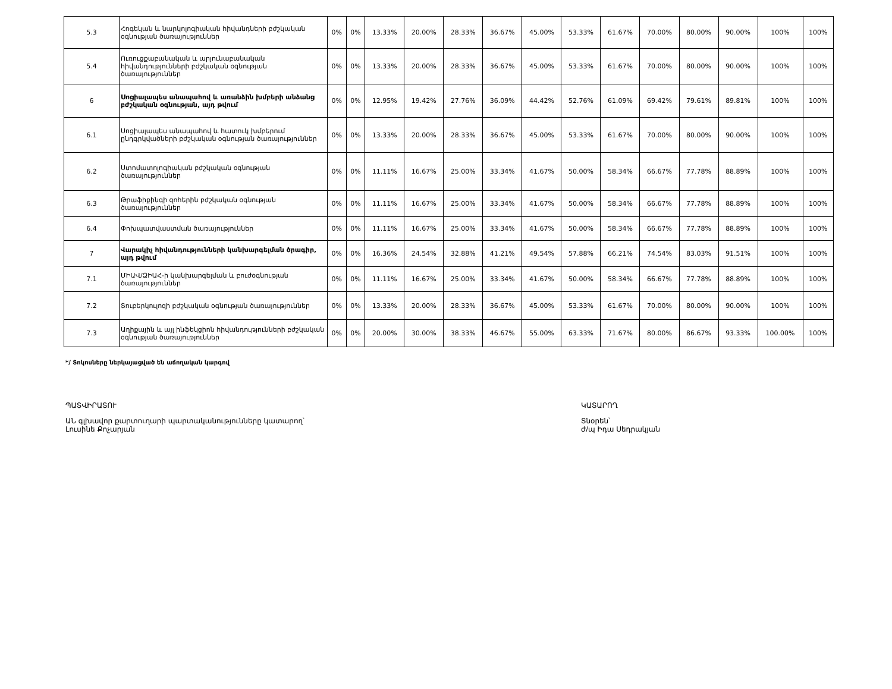| 5.3 | Հոգեկան և նարկոլոգիական հիվանդների բժշկական օգնության ծառայություններ | 0% | 0% | 13.33% | 20.00% | 28.33% | 36.67% | 45.00% | 53.33% | 61.67% | 70.00% | 80.00% | 90.00% | 100% | 100% |
| 5.4 | Ուռուցքաբանական և արյունաբանական հիվանդությունների բժշկական օգնության ծառայություններ | 0% | 0% | 13.33% | 20.00% | 28.33% | 36.67% | 45.00% | 53.33% | 61.67% | 70.00% | 80.00% | 90.00% | 100% | 100% |
| 6 | Սոցիալապես անապահով և առանձին խմբերի անձանց բժշկական օգնության, այդ թվում | 0% | 0% | 12.95% | 19.42% | 27.76% | 36.09% | 44.42% | 52.76% | 61.09% | 69.42% | 79.61% | 89.81% | 100% | 100% |
| 6.1 | Սոցիալապես անապահով և հատուկ խմբերում ընդգրկվածների բժշկական օգնության ծառայություններ | 0% | 0% | 13.33% | 20.00% | 28.33% | 36.67% | 45.00% | 53.33% | 61.67% | 70.00% | 80.00% | 90.00% | 100% | 100% |
| 6.2 | Ստոմատոլոգիական բժշկական օգնության ծառայություններ | 0% | 0% | 11.11% | 16.67% | 25.00% | 33.34% | 41.67% | 50.00% | 58.34% | 66.67% | 77.78% | 88.89% | 100% | 100% |
| 6.3 | Թրաֆիքինգի զոհերին բժշկական օգնության ծառայություններ | 0% | 0% | 11.11% | 16.67% | 25.00% | 33.34% | 41.67% | 50.00% | 58.34% | 66.67% | 77.78% | 88.89% | 100% | 100% |
| 6.4 | Փոխպատվաստման ծառայություններ | 0% | 0% | 11.11% | 16.67% | 25.00% | 33.34% | 41.67% | 50.00% | 58.34% | 66.67% | 77.78% | 88.89% | 100% | 100% |
| 7 | Վարակիչ հիվանդությունների կանխարգելման ծրագիր, այդ թվում | 0% | 0% | 16.36% | 24.54% | 32.88% | 41.21% | 49.54% | 57.88% | 66.21% | 74.54% | 83.03% | 91.51% | 100% | 100% |
| 7.1 | ՄԻԱՎ/ՁԻԱՀ-ի կանխարգելման և բուժօգնության ծառայություններ | 0% | 0% | 11.11% | 16.67% | 25.00% | 33.34% | 41.67% | 50.00% | 58.34% | 66.67% | 77.78% | 88.89% | 100% | 100% |
| 7.2 | Տուբերկուլոզի բժշկական օգնության ծառայություններ | 0% | 0% | 13.33% | 20.00% | 28.33% | 36.67% | 45.00% | 53.33% | 61.67% | 70.00% | 80.00% | 90.00% | 100% | 100% |
| 7.3 | Աղիքային և այլ ինֆեկցիոն հիվանդությունների բժշկական օգնության ծառայություններ | 0% | 0% | 20.00% | 30.00% | 38.33% | 46.67% | 55.00% | 63.33% | 71.67% | 80.00% | 86.67% | 93.33% | 100.00% | 100% |
*/ Տոկոսները ներկայացված են աճողական կարգով
ՊԱՏՎԻՐԱՏՈՒ
ԱՆ գլխավոր քարտուղարի պարտականությունները կատարող՝
Լուսինե Քոչարյան
ԿԱՏԱՐՈՂ
Տնօրեն՝
ժ/պ Իդա Սեդրակյան